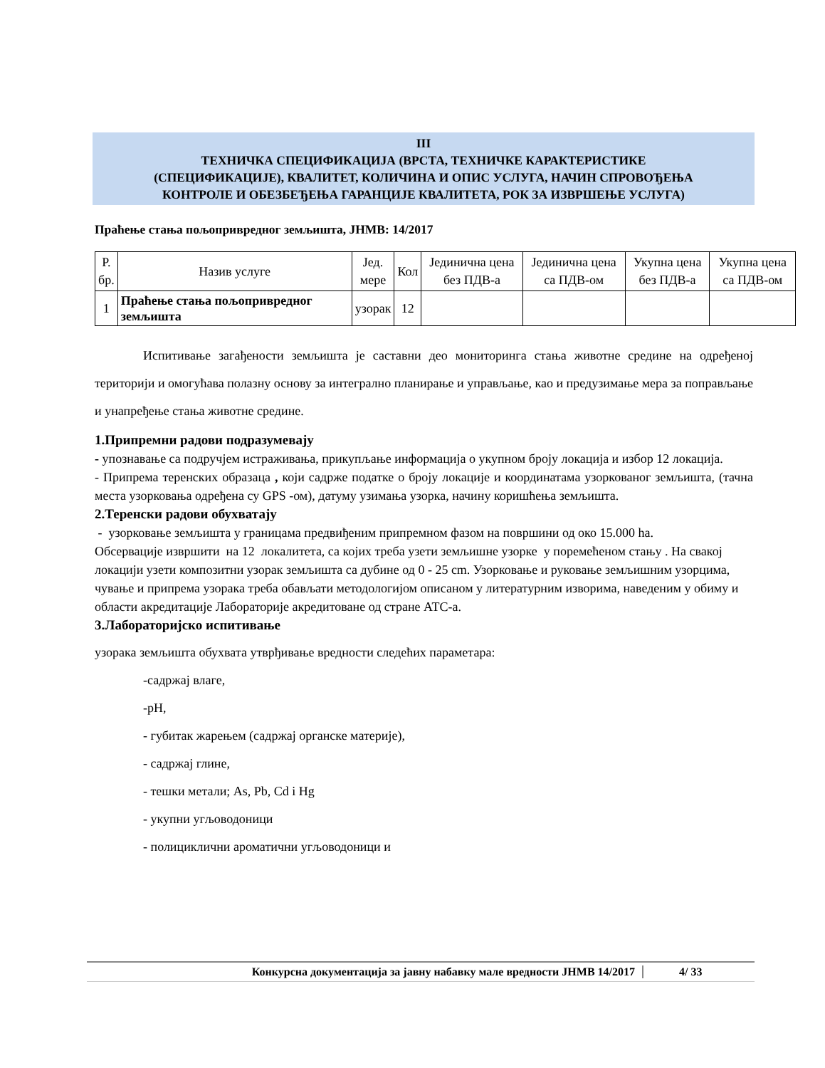III
ТЕХНИЧКА СПЕЦИФИКАЦИЈА (ВРСТА, ТЕХНИЧКЕ КАРАКТЕРИСТИКЕ
(СПЕЦИФИКАЦИЈЕ), КВАЛИТЕТ, КОЛИЧИНА И ОПИС УСЛУГА, НАЧИН СПРОВОЂЕЊА
КОНТРОЛЕ И ОБЕЗБЕЂЕЊА ГАРАНЦИЈЕ КВАЛИТЕТА, РОК ЗА ИЗВРШЕЊЕ УСЛУГА)
Праћење стања пољопривредног земљишта, ЈНМВ: 14/2017
| Р. бр. | Назив услуге | Јед. мере | Кол | Јединична цена без ПДВ-а | Јединична цена са ПДВ-ом | Укупна цена без ПДВ-а | Укупна цена са ПДВ-ом |
| --- | --- | --- | --- | --- | --- | --- | --- |
| 1 | Праћење стања пољопривредног земљишта | узорак | 12 | | | | |
Испитивање загађености земљишта је саставни део мониторинга стања животне средине на одређеној територији и омогућава полазну основу за интегрално планирање и управљање, као и предузимање мера за поправљање и унапређење стања животне средине.
1.Припремни радови подразумевају
- упознавање са подручјем истраживања, прикупљање информација о укупном броју локација и избор 12 локација.
- Припрема теренских образаца , који садрже податке о броју локације и координатама узоркованог земљишта, (тачна места узорковања одређена су GPS -ом), датуму узимања узорка, начину коришћења земљишта.
2.Теренски радови обухватају
- узорковање земљишта у границама предвиђеним припремном фазом на површини од око 15.000 ha.
Обсервације извршити на 12 локалитета, са којих треба узети земљишне узорке у поремећеном стању . На свакој локацији узети композитни узорак земљишта са дубине од 0 - 25 cm. Узорковање и руковање земљишним узорцима, чување и припрема узорака треба обављати методологијом описаном у литературним изворима, наведеним у обиму и области акредитације Лабораторије акредитоване од стране АТС-а.
3.Лабораторијско испитивање
узорака земљишта обухвата утврђивање вредности следећих параметара:
-садржај влаге,
-pH,
- губитак жарењем (садржај органске материје),
- садржај глине,
- тешки метали; As, Pb, Cd i Hg
- укупни угљоводоници
- полициклични ароматични угљоводоници и
Конкурсна документација за јавну набавку мале вредности ЈНМВ 14/2017 4/ 33